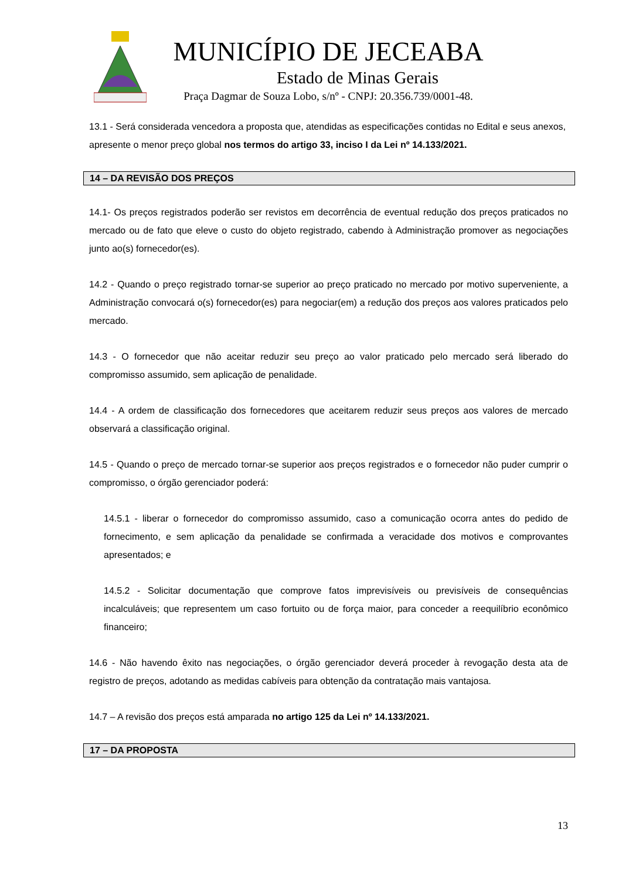MUNICÍPIO DE JECEABA
Estado de Minas Gerais
Praça Dagmar de Souza Lobo, s/nº - CNPJ: 20.356.739/0001-48.
13.1 - Será considerada vencedora a proposta que, atendidas as especificações contidas no Edital e seus anexos, apresente o menor preço global nos termos do artigo 33, inciso I da Lei nº 14.133/2021.
14 – DA REVISÃO DOS PREÇOS
14.1- Os preços registrados poderão ser revistos em decorrência de eventual redução dos preços praticados no mercado ou de fato que eleve o custo do objeto registrado, cabendo à Administração promover as negociações junto ao(s) fornecedor(es).
14.2 - Quando o preço registrado tornar-se superior ao preço praticado no mercado por motivo superveniente, a Administração convocará o(s) fornecedor(es) para negociar(em) a redução dos preços aos valores praticados pelo mercado.
14.3 - O fornecedor que não aceitar reduzir seu preço ao valor praticado pelo mercado será liberado do compromisso assumido, sem aplicação de penalidade.
14.4 - A ordem de classificação dos fornecedores que aceitarem reduzir seus preços aos valores de mercado observará a classificação original.
14.5 - Quando o preço de mercado tornar-se superior aos preços registrados e o fornecedor não puder cumprir o compromisso, o órgão gerenciador poderá:
14.5.1 - liberar o fornecedor do compromisso assumido, caso a comunicação ocorra antes do pedido de fornecimento, e sem aplicação da penalidade se confirmada a veracidade dos motivos e comprovantes apresentados; e
14.5.2 - Solicitar documentação que comprove fatos imprevisíveis ou previsíveis de consequências incalculáveis; que representem um caso fortuito ou de força maior, para conceder a reequilíbrio econômico financeiro;
14.6 - Não havendo êxito nas negociações, o órgão gerenciador deverá proceder à revogação desta ata de registro de preços, adotando as medidas cabíveis para obtenção da contratação mais vantajosa.
14.7 – A revisão dos preços está amparada no artigo 125 da Lei nº 14.133/2021.
17 – DA PROPOSTA
13